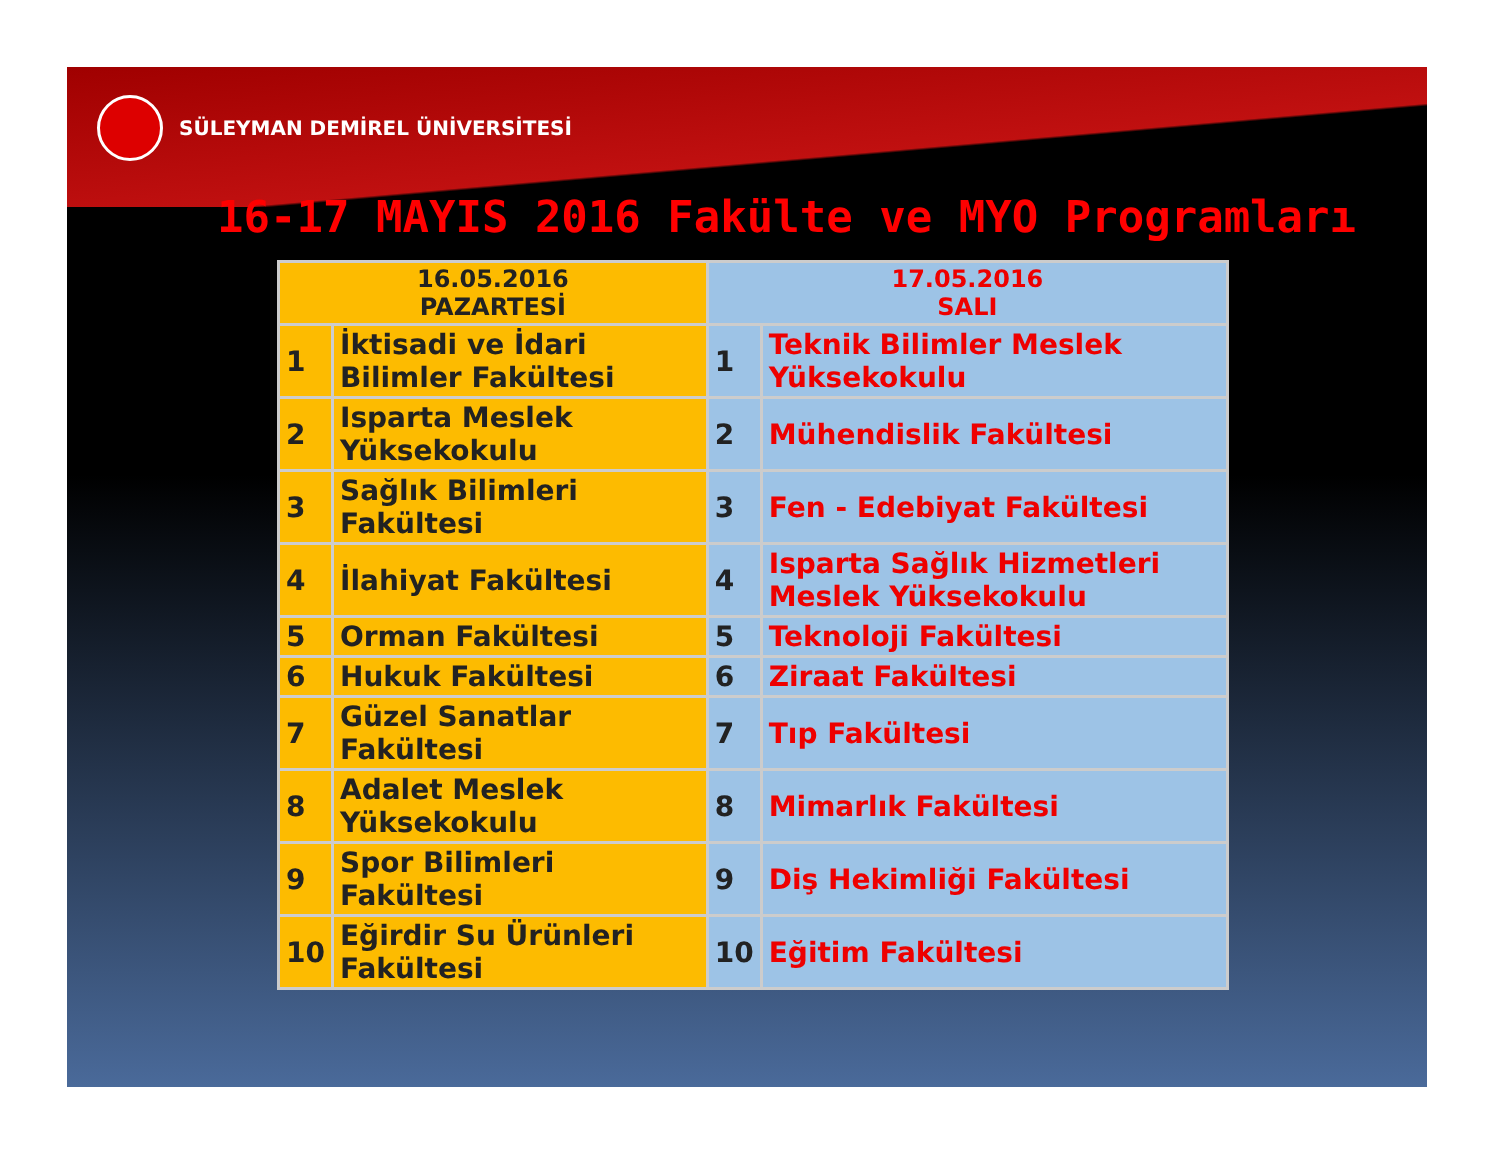SÜLEYMAN DEMİREL ÜNİVERSİTESİ
16-17 MAYIS 2016 Fakülte ve MYO Programları
| 16.05.2016 PAZARTESİ | | 17.05.2016 SALI | |
| --- | --- | --- | --- |
| 1 | İktisadi ve İdari Bilimler Fakültesi | 1 | Teknik Bilimler Meslek Yüksekokulu |
| 2 | Isparta Meslek Yüksekokulu | 2 | Mühendislik Fakültesi |
| 3 | Sağlık Bilimleri Fakültesi | 3 | Fen - Edebiyat Fakültesi |
| 4 | İlahiyat Fakültesi | 4 | Isparta Sağlık Hizmetleri Meslek Yüksekokulu |
| 5 | Orman Fakültesi | 5 | Teknoloji Fakültesi |
| 6 | Hukuk Fakültesi | 6 | Ziraat Fakültesi |
| 7 | Güzel Sanatlar Fakültesi | 7 | Tıp Fakültesi |
| 8 | Adalet Meslek Yüksekokulu | 8 | Mimarlık Fakültesi |
| 9 | Spor Bilimleri Fakültesi | 9 | Diş Hekimliği Fakültesi |
| 10 | Eğirdir Su Ürünleri Fakültesi | 10 | Eğitim Fakültesi |